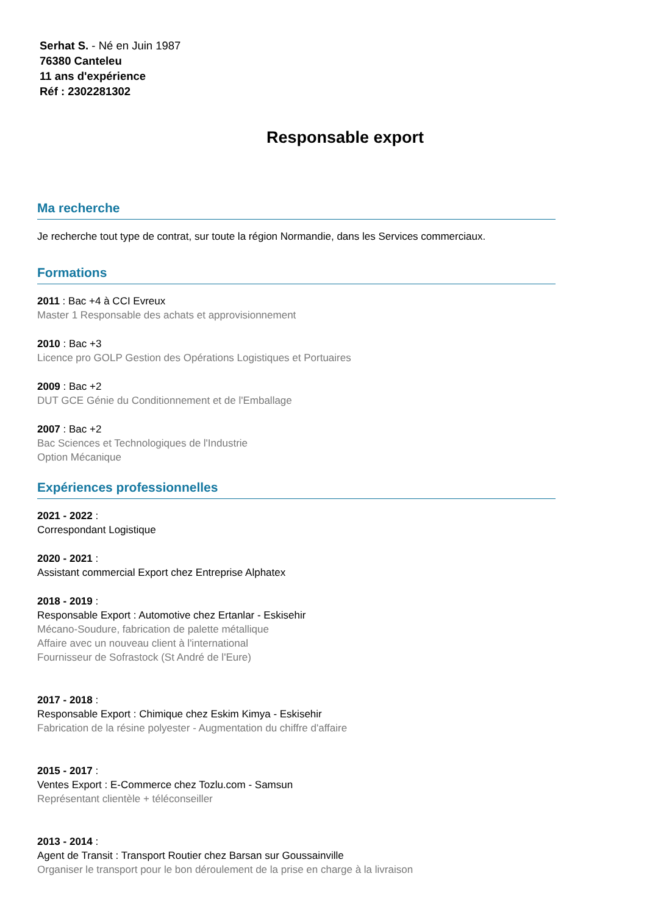Serhat S. - Né en Juin 1987
76380 Canteleu
11 ans d'expérience
Réf : 2302281302
Responsable export
Ma recherche
Je recherche tout type de contrat, sur toute la région Normandie, dans les Services commerciaux.
Formations
2011 : Bac +4 à CCI Evreux
Master 1 Responsable des achats et approvisionnement
2010 : Bac +3
Licence pro GOLP Gestion des Opérations Logistiques et Portuaires
2009 : Bac +2
DUT GCE Génie du Conditionnement et de l'Emballage
2007 : Bac +2
Bac Sciences et Technologiques de l'Industrie
Option Mécanique
Expériences professionnelles
2021 - 2022 :
Correspondant Logistique
2020 - 2021 :
Assistant commercial Export chez Entreprise Alphatex
2018 - 2019 :
Responsable Export : Automotive chez Ertanlar - Eskisehir
Mécano-Soudure, fabrication de palette métallique
Affaire avec un nouveau client à l'international
Fournisseur de Sofrastock (St André de l'Eure)
2017 - 2018 :
Responsable Export : Chimique chez Eskim Kimya - Eskisehir
Fabrication de la résine polyester - Augmentation du chiffre d'affaire
2015 - 2017 :
Ventes Export : E-Commerce chez Tozlu.com - Samsun
Représentant clientèle + téléconseiller
2013 - 2014 :
Agent de Transit : Transport Routier chez Barsan sur Goussainville
Organiser le transport pour le bon déroulement de la prise en charge à la livraison